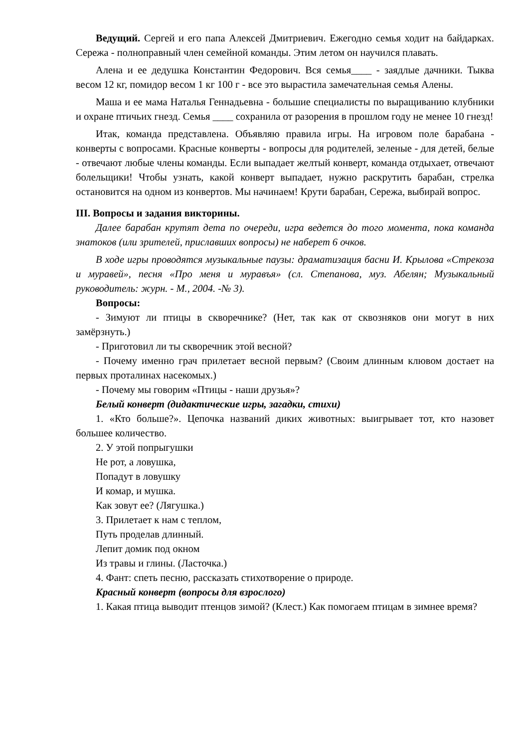Ведущий. Сергей и его папа Алексей Дмитриевич. Ежегодно семья ходит на байдарках. Сережа - полноправный член семейной команды. Этим летом он научился плавать.
Алена и ее дедушка Константин Федорович. Вся семья____ - заядлые дачники. Тыква весом 12 кг, помидор весом 1 кг 100 г - все это вырастила замечательная семья Алены.
Маша и ее мама Наталья Геннадьевна - большие специалисты по выращиванию клубники и охране птичьих гнезд. Семья ____ сохранила от разорения в прошлом году не менее 10 гнезд!
Итак, команда представлена. Объявляю правила игры. На игровом поле барабана - конверты с вопросами. Красные конверты - вопросы для родителей, зеленые - для детей, белые - отвечают любые члены команды. Если выпадает желтый конверт, команда отдыхает, отвечают болельщики! Чтобы узнать, какой конверт выпадает, нужно раскрутить барабан, стрелка остановится на одном из конвертов. Мы начинаем! Крути барабан, Сережа, выбирай вопрос.
III. Вопросы и задания викторины.
Далее барабан крутят дета по очереди, игра ведется до того момента, пока команда знатоков (или зрителей, приславших вопросы) не наберет 6 очков.
В ходе игры проводятся музыкальные паузы: драматизация басни И. Крылова «Стрекоза и муравей», песня «Про меня и муравъя» (сл. Степанова, муз. Абелян; Музыкальный руководитель: журн. - М., 2004. -№ 3).
Вопросы:
- Зимуют ли птицы в скворечнике? (Нет, так как от сквозняков они могут в них замёрзнуть.)
- Приготовил ли ты скворечник этой весной?
- Почему именно грач прилетает весной первым? (Своим длинным клювом достает на первых проталинах насекомых.)
- Почему мы говорим «Птицы - наши друзья»?
Белый конверт (дидактические игры, загадки, стихи)
1. «Кто больше?». Цепочка названий диких животных: выигрывает тот, кто назовет большее количество.
2. У этой попрыгушки
Не рот, а ловушка,
Попадут в ловушку
И комар, и мушка.
Как зовут ее? (Лягушка.)
3. Прилетает к нам с теплом,
Путь проделав длинный.
Лепит домик под окном
Из травы и глины. (Ласточка.)
4. Фант: спеть песню, рассказать стихотворение о природе.
Красный конверт (вопросы для взрослого)
1. Какая птица выводит птенцов зимой? (Клест.) Как помогаем птицам в зимнее время?